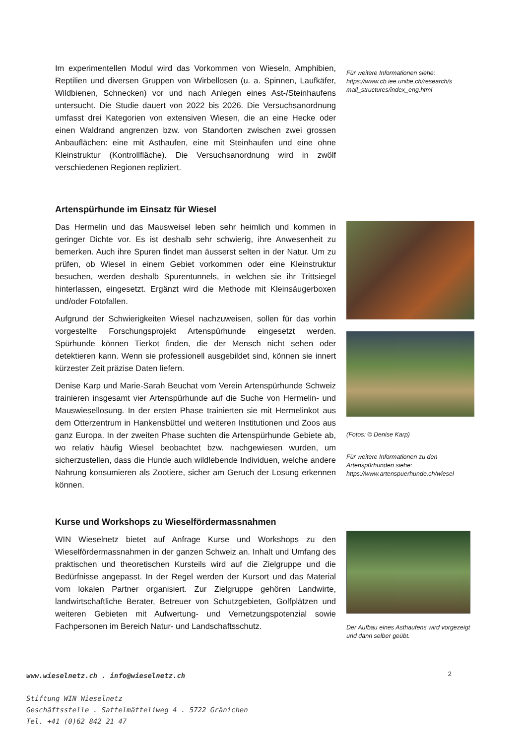Im experimentellen Modul wird das Vorkommen von Wieseln, Amphibien, Reptilien und diversen Gruppen von Wirbellosen (u. a. Spinnen, Laufkäfer, Wildbienen, Schnecken) vor und nach Anlegen eines Ast-/Steinhaufens untersucht. Die Studie dauert von 2022 bis 2026. Die Versuchsanordnung umfasst drei Kategorien von extensiven Wiesen, die an eine Hecke oder einen Waldrand angrenzen bzw. von Standorten zwischen zwei grossen Anbauflächen: eine mit Asthaufen, eine mit Steinhaufen und eine ohne Kleinstruktur (Kontrollfläche). Die Versuchsanordnung wird in zwölf verschiedenen Regionen repliziert.
Für weitere Informationen siehe: https://www.cb.iee.unibe.ch/research/s mall_structures/index_eng.html
Artenspürhunde im Einsatz für Wiesel
Das Hermelin und das Mausweisel leben sehr heimlich und kommen in geringer Dichte vor. Es ist deshalb sehr schwierig, ihre Anwesenheit zu bemerken. Auch ihre Spuren findet man äusserst selten in der Natur. Um zu prüfen, ob Wiesel in einem Gebiet vorkommen oder eine Kleinstruktur besuchen, werden deshalb Spurentunnels, in welchen sie ihr Trittsiegel hinterlassen, eingesetzt. Ergänzt wird die Methode mit Kleinsäugerboxen und/oder Fotofallen.
Aufgrund der Schwierigkeiten Wiesel nachzuweisen, sollen für das vorhin vorgestellte Forschungsprojekt Artenspürhunde eingesetzt werden. Spürhunde können Tierkot finden, die der Mensch nicht sehen oder detektieren kann. Wenn sie professionell ausgebildet sind, können sie innert kürzester Zeit präzise Daten liefern.
Denise Karp und Marie-Sarah Beuchat vom Verein Artenspürhunde Schweiz trainieren insgesamt vier Artenspürhunde auf die Suche von Hermelin- und Mauswiesellosung. In der ersten Phase trainierten sie mit Hermelinkot aus dem Otterzentrum in Hankensbüttel und weiteren Institutionen und Zoos aus ganz Europa. In der zweiten Phase suchten die Artenspürhunde Gebiete ab, wo relativ häufig Wiesel beobachtet bzw. nachgewiesen wurden, um sicherzustellen, dass die Hunde auch wildlebende Individuen, welche andere Nahrung konsumieren als Zootiere, sicher am Geruch der Losung erkennen können.
(Fotos: © Denise Karp)
Für weitere Informationen zu den Artenspürhunden siehe: https://www.artenspuerhunde.ch/wiesel
Kurse und Workshops zu Wieselfördermassnahmen
WIN Wieselnetz bietet auf Anfrage Kurse und Workshops zu den Wieselfördermassnahmen in der ganzen Schweiz an. Inhalt und Umfang des praktischen und theoretischen Kursteils wird auf die Zielgruppe und die Bedürfnisse angepasst. In der Regel werden der Kursort und das Material vom lokalen Partner organisiert. Zur Zielgruppe gehören Landwirte, landwirtschaftliche Berater, Betreuer von Schutzgebieten, Golfplätzen und weiteren Gebieten mit Aufwertung- und Vernetzungspotenzial sowie Fachpersonen im Bereich Natur- und Landschaftsschutz.
Der Aufbau eines Asthaufens wird vorgezeigt und dann selber geübt.
www.wieselnetz.ch . info@wieselnetz.ch
Stiftung WIN Wieselnetz
Geschäftsstelle . Sattelmätteliweg 4 . 5722 Gränichen
Tel. +41 (0)62 842 21 47
2